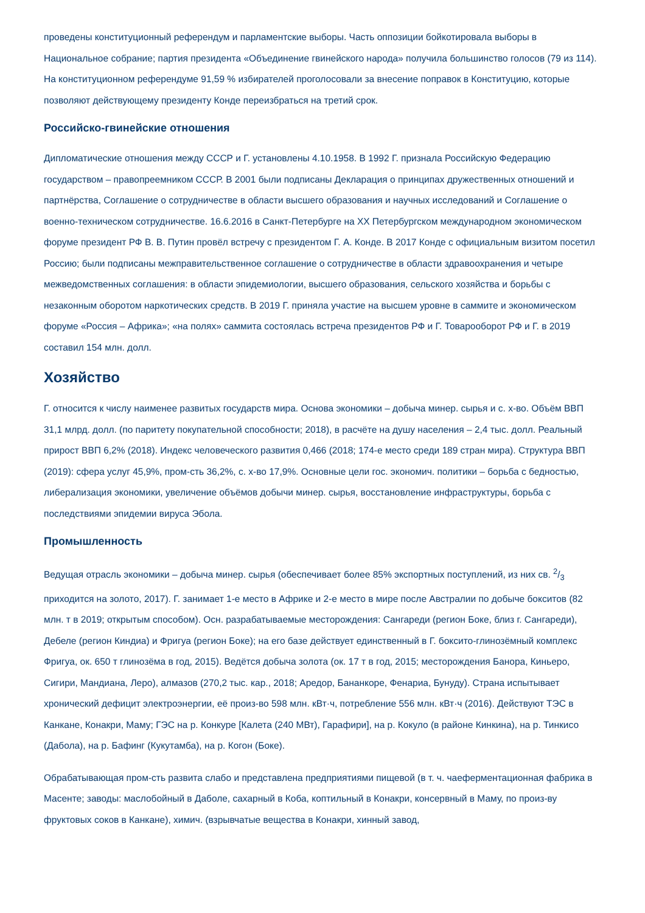проведены конституционный референдум и парламентские выборы. Часть оппозиции бойкотировала выборы в Национальное собрание; партия президента «Объединение гвинейского народа» получила большинство голосов (79 из 114). На конституционном референдуме 91,59 % избирателей проголосовали за внесение поправок в Конституцию, которые позволяют действующему президенту Конде переизбраться на третий срок.
Российско-гвинейские отношения
Дипломатические отношения между СССР и Г. установлены 4.10.1958. В 1992 Г. признала Российскую Федерацию государством – правопреемником СССР. В 2001 были подписаны Декларация о принципах дружественных отношений и партнёрства, Соглашение о сотрудничестве в области высшего образования и научных исследований и Соглашение о военно-техническом сотрудничестве. 16.6.2016 в Санкт-Петербурге на XX Петербургском международном экономическом форуме президент РФ В. В. Путин провёл встречу с президентом Г. А. Конде. В 2017 Конде с официальным визитом посетил Россию; были подписаны межправительственное соглашение о сотрудничестве в области здравоохранения и четыре межведомственных соглашения: в области эпидемиологии, высшего образования, сельского хозяйства и борьбы с незаконным оборотом наркотических средств. В 2019 Г. приняла участие на высшем уровне в саммите и экономическом форуме «Россия – Африка»; «на полях» саммита состоялась встреча президентов РФ и Г. Товарооборот РФ и Г. в 2019 составил 154 млн. долл.
Хозяйство
Г. относится к числу наименее развитых государств мира. Основа экономики – добыча минер. сырья и с. х-во. Объём ВВП 31,1 млрд. долл. (по паритету покупательной способности; 2018), в расчёте на душу населения – 2,4 тыс. долл. Реальный прирост ВВП 6,2% (2018). Индекс человеческого развития 0,466 (2018; 174-е место среди 189 стран мира). Структура ВВП (2019): сфера услуг 45,9%, пром-сть 36,2%, с. х-во 17,9%. Основные цели гос. экономич. политики – борьба с бедностью, либерализация экономики, увеличение объёмов добычи минер. сырья, восстановление инфраструктуры, борьба с последствиями эпидемии вируса Эбола.
Промышленность
Ведущая отрасль экономики – добыча минер. сырья (обеспечивает более 85% экспортных поступлений, из них св. 2/3 приходится на золото, 2017). Г. занимает 1-е место в Африке и 2-е место в мире после Австралии по добыче бокситов (82 млн. т в 2019; открытым способом). Осн. разрабатываемые месторождения: Сангареди (регион Боке, близ г. Сангареди), Дебеле (регион Киндиа) и Фригуа (регион Боке); на его базе действует единственный в Г. боксито-глинозёмный комплекс Фригуа, ок. 650 т глинозёма в год, 2015). Ведётся добыча золота (ок. 17 т в год, 2015; месторождения Банора, Киньеро, Сигири, Мандиана, Леро), алмазов (270,2 тыс. кар., 2018; Аредор, Бананкоре, Фенариа, Бунуду). Страна испытывает хронический дефицит электроэнергии, её произ-во 598 млн. кВт·ч, потребление 556 млн. кВт·ч (2016). Действуют ТЭС в Канкане, Конакри, Маму; ГЭС на р. Конкуре [Калета (240 МВт), Гарафири], на р. Кокуло (в районе Кинкина), на р. Тинкисо (Дабола), на р. Бафинг (Кукутамба), на р. Когон (Боке).
Обрабатывающая пром-сть развита слабо и представлена предприятиями пищевой (в т. ч. чаеферментационная фабрика в Масенте; заводы: маслобойный в Даболе, сахарный в Коба, коптильный в Конакри, консервный в Маму, по произ-ву фруктовых соков в Канкане), химич. (взрывчатые вещества в Конакри, хинный завод,